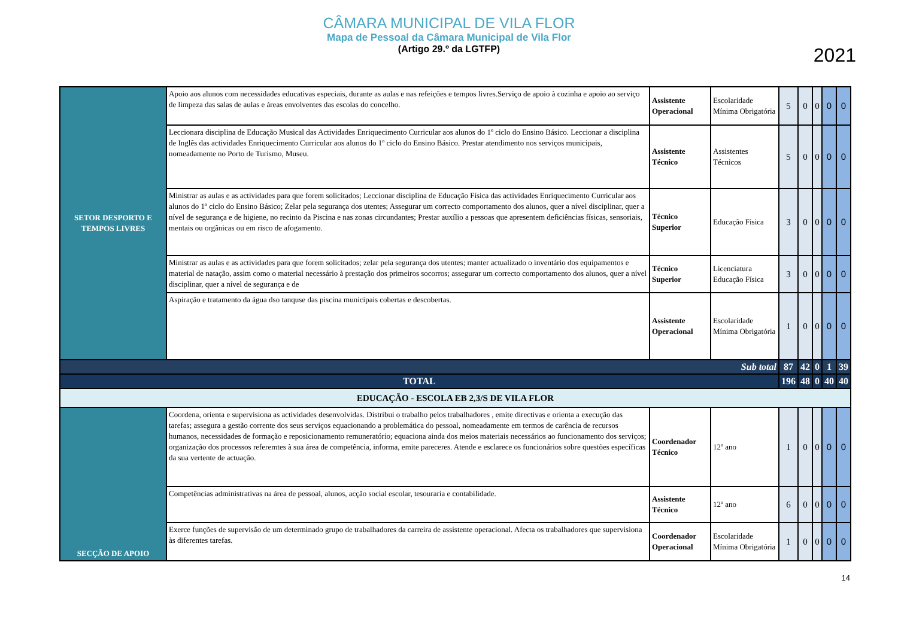CÂMARA MUNICIPAL DE VILA FLOR
Mapa de Pessoal da Câmara Municipal de Vila Flor
(Artigo 29.º da LGTFP)
2021
| SETOR DESPORTO E TEMPOS LIVRES | Apoio aos alunos com necessidades educativas especiais, durante as aulas e nas refeições e tempos livres.Serviço de apoio à cozinha e apoio ao serviço de limpeza das salas de aulas e áreas envolventes das escolas do concelho. | Assistente Operacional | Escolaridade Mínima Obrigatória | 5 | 0 | 0 | 0 | 0 |
| | Leccionara disciplina de Educação Musical das Actividades Enriquecimento Curricular aos alunos do 1º ciclo do Ensino Básico. Leccionar a disciplina de Inglês das actividades Enriquecimento Curricular aos alunos do 1º ciclo do Ensino Básico. Prestar atendimento nos serviços municipais, nomeadamente no Porto de Turismo, Museu. | Assistente Técnico | Assistentes Técnicos | 5 | 0 | 0 | 0 | 0 |
| | Ministrar as aulas e as actividades para que forem solicitados; Leccionar disciplina de Educação Física das actividades Enriquecimento Curricular aos alunos do 1º ciclo do Ensino Básico; Zelar pela segurança dos utentes; Assegurar um correcto comportamento dos alunos, quer a nível disciplinar, quer a nível de segurança e de higiene, no recinto da Piscina e nas zonas circundantes; Prestar auxílio a pessoas que apresentem deficiências físicas, sensoriais, mentais ou orgânicas ou em risco de afogamento. | Técnico Superior | Educação Fisica | 3 | 0 | 0 | 0 | 0 |
| | Ministrar as aulas e as actividades para que forem solicitados; zelar pela segurança dos utentes; manter actualizado o inventário dos equipamentos e material de natação, assim como o material necessário à prestação dos primeiros socorros; assegurar um correcto comportamento dos alunos, quer a nível disciplinar, quer a nível de segurança e de | Técnico Superior | Licenciatura Educação Física | 3 | 0 | 0 | 0 | 0 |
| | Aspiração e tratamento da água dso tanquse das piscina municipais cobertas e descobertas. | Assistente Operacional | Escolaridade Mínima Obrigatória | 1 | 0 | 0 | 0 | 0 |
| Sub total | | | | 87 | 42 | 0 | 1 | 39 |
| TOTAL | | | | 196 | 48 | 0 | 40 | 40 |
| EDUCAÇÃO - ESCOLA EB 2,3/S DE VILA FLOR | | | | | | | | |
| SECÇÃO DE APOIO | Coordena, orienta e supervisiona as actividades desenvolvidas. Distribui o trabalho pelos trabalhadores , emite directivas e orienta a execução das tarefas; assegura a gestão corrente dos seus serviços equacionando a problemática do pessoal, nomeadamente em termos de carência de recursos humanos, necessidades de formação e reposicionamento remuneratório; equaciona ainda dos meios materiais necessários ao funcionamento dos serviços; organização dos processos referemtes à sua área de competência, informa, emite pareceres. Atende e esclarece os funcionários sobre questões específicas da sua vertente de actuação. | Coordenador Técnico | 12º ano | 1 | 0 | 0 | 0 | 0 |
| | Competências administrativas na área de pessoal, alunos, acção social escolar, tesouraria e contabilidade. | Assistente Técnico | 12º ano | 6 | 0 | 0 | 0 | 0 |
| | Exerce funções de supervisão de um determinado grupo de trabalhadores da carreira de assistente operacional. Afecta os trabalhadores que supervisiona às diferentes tarefas. | Coordenador Operacional | Escolaridade Mínima Obrigatória | 1 | 0 | 0 | 0 | 0 |
14